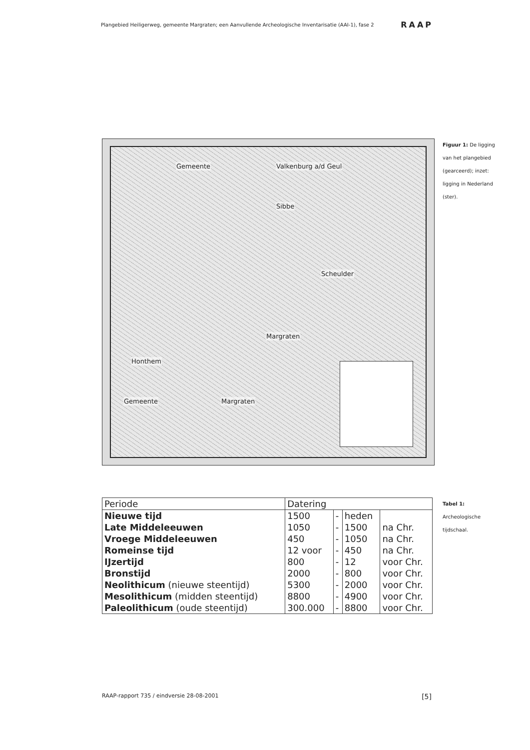Plangebied Heiligerweg, gemeente Margraten; een Aanvullende Archeologische Inventarisatie (AAI-1), fase 2 RAAP
Gemeente Valkenburg a/d Geul
Sibbe
Scheulder
Margraten
Honthem
Gemeente Margraten
Figuur 1: De ligging van het plangebied (gearceerd); inzet: ligging in Nederland (ster).
| Periode | Datering | | | |
| Nieuwe tijd | 1500 | - | heden | |
| Late Middeleeuwen | 1050 | - | 1500 | na Chr. |
| Vroege Middeleeuwen | 450 | - | 1050 | na Chr. |
| Romeinse tijd | 12 voor | - | 450 | na Chr. |
| IJzertijd | 800 | - | 12 | voor Chr. |
| Bronstijd | 2000 | - | 800 | voor Chr. |
| Neolithicum (nieuwe steentijd) | 5300 | - | 2000 | voor Chr. |
| Mesolithicum (midden steentijd) | 8800 | - | 4900 | voor Chr. |
| Paleolithicum (oude steentijd) | 300.000 | - | 8800 | voor Chr. |
Tabel 1: Archeologische tijdschaal.
RAAP-rapport 735 / eindversie 28-08-2001 [5]